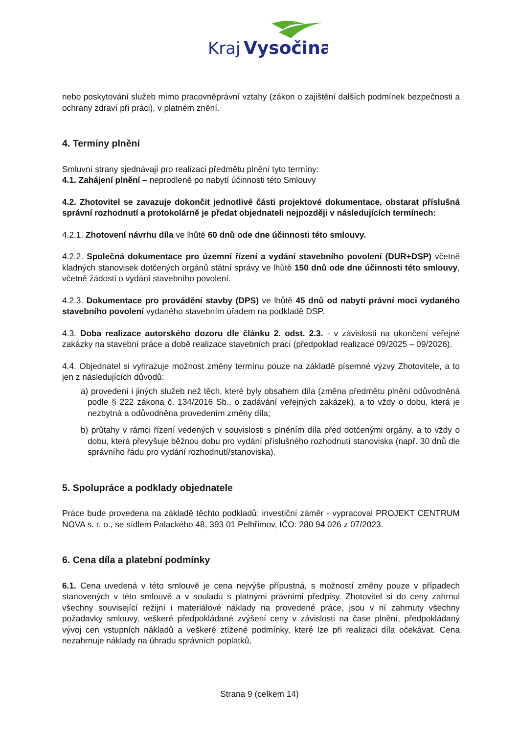Kraj
Vysočina
nebo poskytování služeb mimo pracovněprávní vztahy (zákon o zajištění dalších podmínek bezpečnosti a ochrany zdraví při práci), v platném znění.
4. Termíny plnění
Smluvní strany sjednávají pro realizaci předmětu plnění tyto termíny:
4.1. Zahájení plnění – neprodleně po nabytí účinnosti této Smlouvy
4.2. Zhotovitel se zavazuje dokončit jednotlivé části projektové dokumentace, obstarat příslušná správní rozhodnutí a protokolárně je předat objednateli nejpozději v následujících termínech:
4.2.1. Zhotovení návrhu díla ve lhůtě 60 dnů ode dne účinnosti této smlouvy.
4.2.2. Společná dokumentace pro územní řízení a vydání stavebního povolení (DUR+DSP) včetně kladných stanovisek dotčených orgánů státní správy ve lhůtě 150 dnů ode dne účinnosti této smlouvy, včetně žádosti o vydání stavebního povolení.
4.2.3. Dokumentace pro provádění stavby (DPS) ve lhůtě 45 dnů od nabytí právní moci vydaného stavebního povolení vydaného stavebním úřadem na podkladě DSP.
4.3. Doba realizace autorského dozoru dle článku 2. odst. 2.3. - v závislosti na ukončení veřejné zakázky na stavební práce a době realizace stavebních prací (předpoklad realizace 09/2025 – 09/2026).
4.4. Objednatel si vyhrazuje možnost změny termínu pouze na základě písemné výzvy Zhotovitele, a to jen z následujících důvodů:
a) provedení i jiných služeb než těch, které byly obsahem díla (změna předmětu plnění odůvodněná podle § 222 zákona č. 134/2016 Sb., o zadávání veřejných zakázek), a to vždy o dobu, která je nezbytná a odůvodněna provedením změny díla;
b) průtahy v rámci řízení vedených v souvislosti s plněním díla před dotčenými orgány, a to vždy o dobu, která převyšuje běžnou dobu pro vydání příslušného rozhodnutí stanoviska (např. 30 dnů dle správního řádu pro vydání rozhodnutí/stanoviska).
5. Spolupráce a podklady objednatele
Práce bude provedena na základě těchto podkladů: investiční záměr - vypracoval PROJEKT CENTRUM NOVA s. r. o., se sídlem Palackého 48, 393 01 Pelhřimov, IČO: 280 94 026 z 07/2023.
6. Cena díla a platební podmínky
6.1. Cena uvedená v této smlouvě je cena nejvýše přípustná, s možností změny pouze v případech stanovených v této smlouvě a v souladu s platnými právními předpisy. Zhotovitel si do ceny zahrnul všechny související režijní i materiálové náklady na provedené práce, jsou v ní zahrnuty všechny požadavky smlouvy, veškeré předpokládané zvýšení ceny v závislosti na čase plnění, předpokládaný vývoj cen vstupních nákladů a veškeré ztížené podmínky, které lze při realizaci díla očekávat. Cena nezahrnuje náklady na úhradu správních poplatků,
Strana 9 (celkem 14)